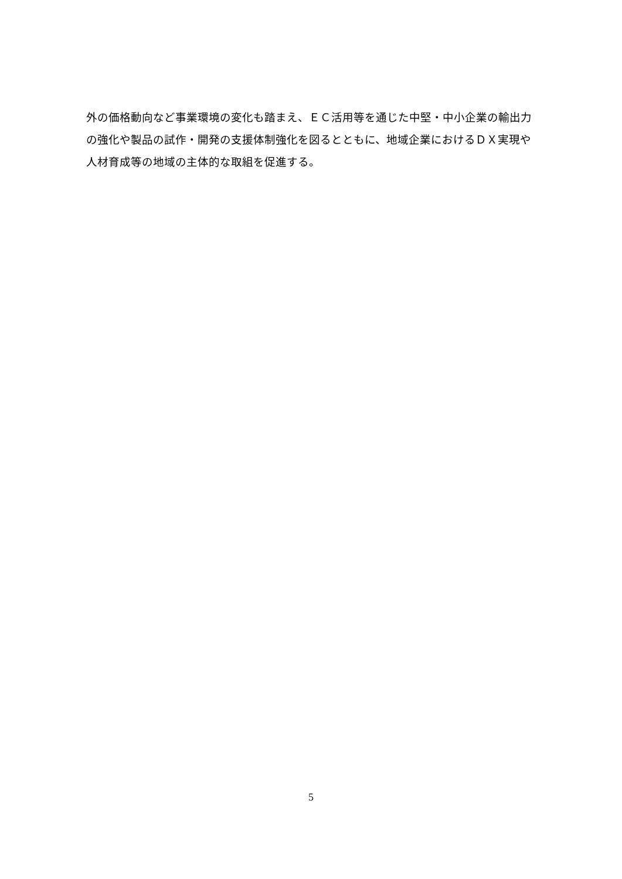外の価格動向など事業環境の変化も踏まえ、ＥＣ活用等を通じた中堅・中小企業の輸出力
の強化や製品の試作・開発の支援体制強化を図るとともに、地域企業におけるＤＸ実現や
人材育成等の地域の主体的な取組を促進する。
5